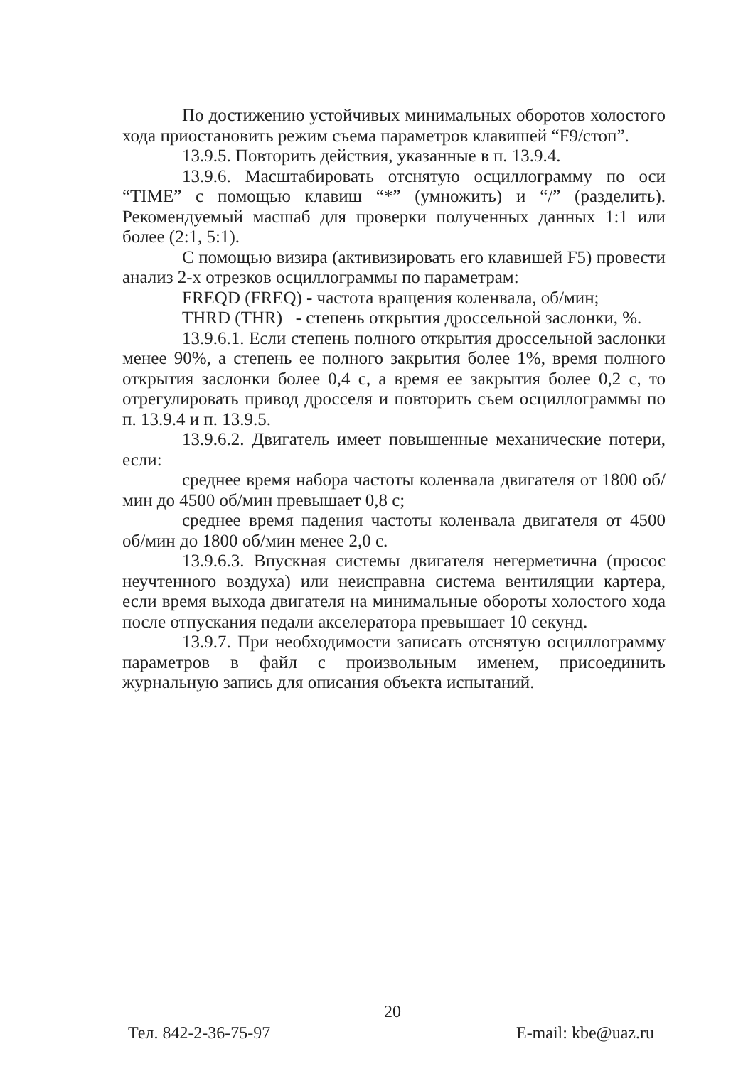По достижению устойчивых минимальных оборотов холостого хода приостановить режим съема параметров клавишей “F9/стоп”.
13.9.5. Повторить действия, указанные в п. 13.9.4.
13.9.6. Масштабировать отснятую осциллограмму по оси “TIME” с помощью клавиш “*” (умножить) и “/” (разделить). Рекомендуемый масшаб для проверки полученных данных 1:1 или более (2:1, 5:1).
С помощью визира (активизировать его клавишей F5) провести анализ 2-х отрезков осциллограммы по параметрам:
FREQD (FREQ) - частота вращения коленвала, об/мин;
THRD (THR) - степень открытия дроссельной заслонки, %.
13.9.6.1. Если степень полного открытия дроссельной заслонки менее 90%, а степень ее полного закрытия более 1%, время полного открытия заслонки более 0,4 с, а время ее закрытия более 0,2 с, то отрегулировать привод дросселя и повторить съем осциллограммы по п. 13.9.4 и п. 13.9.5.
13.9.6.2. Двигатель имеет повышенные механические потери, если:
среднее время набора частоты коленвала двигателя от 1800 об/мин до 4500 об/мин превышает 0,8 с;
среднее время падения частоты коленвала двигателя от 4500 об/мин до 1800 об/мин менее 2,0 с.
13.9.6.3. Впускная системы двигателя негерметична (просос неучтенного воздуха) или неисправна система вентиляции картера, если время выхода двигателя на минимальные обороты холостого хода после отпускания педали акселератора превышает 10 секунд.
13.9.7. При необходимости записать отснятую осциллограмму параметров в файл с произвольным именем, присоединить журнальную запись для описания объекта испытаний.
20
Тел. 842-2-36-75-97 E-mail: kbe@uaz.ru